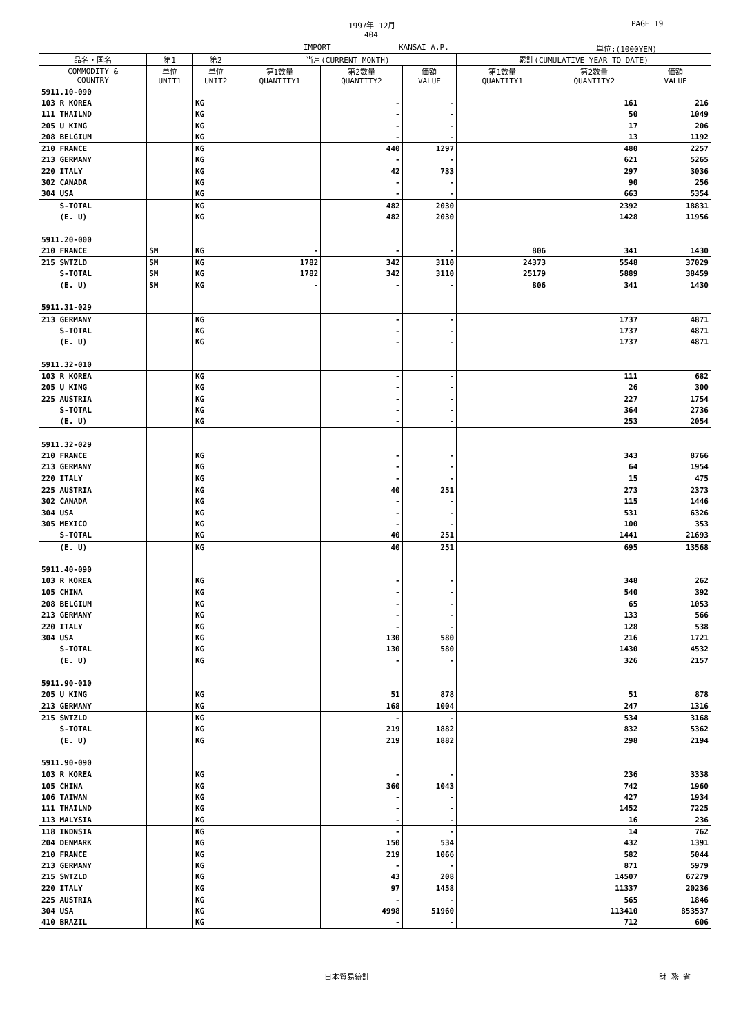1997年 12月 PAGE 19
404
IMPORT KANSAI A.P. 単位:(1000YEN)
| 品名・国名 | 第1 | 第2 | 当月(CURRENT MONTH) | | | 累計(CUMULATIVE YEAR TO DATE) | | |
| --- | --- | --- | --- | --- | --- | --- | --- | --- |
| COMMODITY & COUNTRY | 単位 UNIT1 | 単位 UNIT2 | 第1数量 QUANTITY1 | 第2数量 QUANTITY2 | 価額 VALUE | 第1数量 QUANTITY1 | 第2数量 QUANTITY2 | 価額 VALUE |
| 5911.10-090 | | | | | | | | |
| 103 R KOREA | | KG | | - | - | | 161 | 216 |
| 111 THAILND | | KG | | - | - | | 50 | 1049 |
| 205 U KING | | KG | | - | - | | 17 | 206 |
| 208 BELGIUM | | KG | | - | - | | 13 | 1192 |
| 210 FRANCE | | KG | | 440 | 1297 | | 480 | 2257 |
| 213 GERMANY | | KG | | - | - | | 621 | 5265 |
| 220 ITALY | | KG | | 42 | 733 | | 297 | 3036 |
| 302 CANADA | | KG | | - | - | | 90 | 256 |
| 304 USA | | KG | | - | - | | 663 | 5354 |
| S-TOTAL | | KG | | 482 | 2030 | | 2392 | 18831 |
| (E. U) | | KG | | 482 | 2030 | | 1428 | 11956 |
| 5911.20-000 | | | | | | | | |
| 210 FRANCE | SM | KG | - | - | - | 806 | 341 | 1430 |
| 215 SWTZLD | SM | KG | 1782 | 342 | 3110 | 24373 | 5548 | 37029 |
| S-TOTAL | SM | KG | 1782 | 342 | 3110 | 25179 | 5889 | 38459 |
| (E. U) | SM | KG | - | - | - | 806 | 341 | 1430 |
| 5911.31-029 | | | | | | | | |
| 213 GERMANY | | KG | | - | - | | 1737 | 4871 |
| S-TOTAL | | KG | | - | - | | 1737 | 4871 |
| (E. U) | | KG | | - | - | | 1737 | 4871 |
| 5911.32-010 | | | | | | | | |
| 103 R KOREA | | KG | | - | - | | 111 | 682 |
| 205 U KING | | KG | | - | - | | 26 | 300 |
| 225 AUSTRIA | | KG | | - | - | | 227 | 1754 |
| S-TOTAL | | KG | | - | - | | 364 | 2736 |
| (E. U) | | KG | | - | - | | 253 | 2054 |
| 5911.32-029 | | | | | | | | |
| 210 FRANCE | | KG | | - | - | | 343 | 8766 |
| 213 GERMANY | | KG | | - | - | | 64 | 1954 |
| 220 ITALY | | KG | | - | - | | 15 | 475 |
| 225 AUSTRIA | | KG | | 40 | 251 | | 273 | 2373 |
| 302 CANADA | | KG | | - | - | | 115 | 1446 |
| 304 USA | | KG | | - | - | | 531 | 6326 |
| 305 MEXICO | | KG | | - | - | | 100 | 353 |
| S-TOTAL | | KG | | 40 | 251 | | 1441 | 21693 |
| (E. U) | | KG | | 40 | 251 | | 695 | 13568 |
| 5911.40-090 | | | | | | | | |
| 103 R KOREA | | KG | | - | - | | 348 | 262 |
| 105 CHINA | | KG | | - | - | | 540 | 392 |
| 208 BELGIUM | | KG | | - | - | | 65 | 1053 |
| 213 GERMANY | | KG | | - | - | | 133 | 566 |
| 220 ITALY | | KG | | - | - | | 128 | 538 |
| 304 USA | | KG | | 130 | 580 | | 216 | 1721 |
| S-TOTAL | | KG | | 130 | 580 | | 1430 | 4532 |
| (E. U) | | KG | | - | - | | 326 | 2157 |
| 5911.90-010 | | | | | | | | |
| 205 U KING | | KG | | 51 | 878 | | 51 | 878 |
| 213 GERMANY | | KG | | 168 | 1004 | | 247 | 1316 |
| 215 SWTZLD | | KG | | - | - | | 534 | 3168 |
| S-TOTAL | | KG | | 219 | 1882 | | 832 | 5362 |
| (E. U) | | KG | | 219 | 1882 | | 298 | 2194 |
| 5911.90-090 | | | | | | | | |
| 103 R KOREA | | KG | | - | - | | 236 | 3338 |
| 105 CHINA | | KG | | 360 | 1043 | | 742 | 1960 |
| 106 TAIWAN | | KG | | - | - | | 427 | 1934 |
| 111 THAILND | | KG | | - | - | | 1452 | 7225 |
| 113 MALYSIA | | KG | | - | - | | 16 | 236 |
| 118 INDNSIA | | KG | | - | - | | 14 | 762 |
| 204 DENMARK | | KG | | 150 | 534 | | 432 | 1391 |
| 210 FRANCE | | KG | | 219 | 1066 | | 582 | 5044 |
| 213 GERMANY | | KG | | - | - | | 871 | 5979 |
| 215 SWTZLD | | KG | | 43 | 208 | | 14507 | 67279 |
| 220 ITALY | | KG | | 97 | 1458 | | 11337 | 20236 |
| 225 AUSTRIA | | KG | | - | - | | 565 | 1846 |
| 304 USA | | KG | | 4998 | 51960 | | 113410 | 853537 |
| 410 BRAZIL | | KG | | - | - | | 712 | 606 |
日本貿易統計 財 務 省